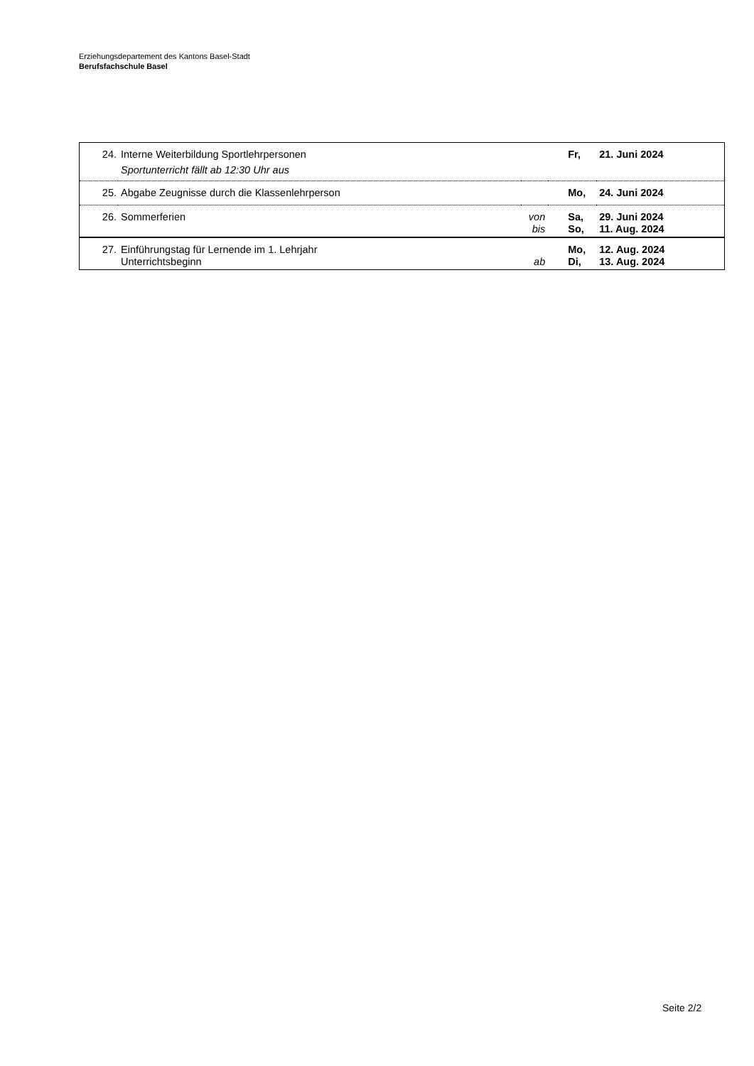Erziehungsdepartement des Kantons Basel-Stadt
Berufsfachschule Basel
| 24. | Interne Weiterbildung Sportlehrpersonen Sportunterricht fällt ab 12:30 Uhr aus | | Fr, | 21. Juni 2024 |
| 25. | Abgabe Zeugnisse durch die Klassenlehrperson | | Mo, | 24. Juni 2024 |
| 26. | Sommerferien | von bis | Sa, So, | 29. Juni 2024 11. Aug. 2024 |
| 27. | Einführungstag für Lernende im 1. Lehrjahr Unterrichtsbeginn | ab | Mo, Di, | 12. Aug. 2024 13. Aug. 2024 |
Seite 2/2